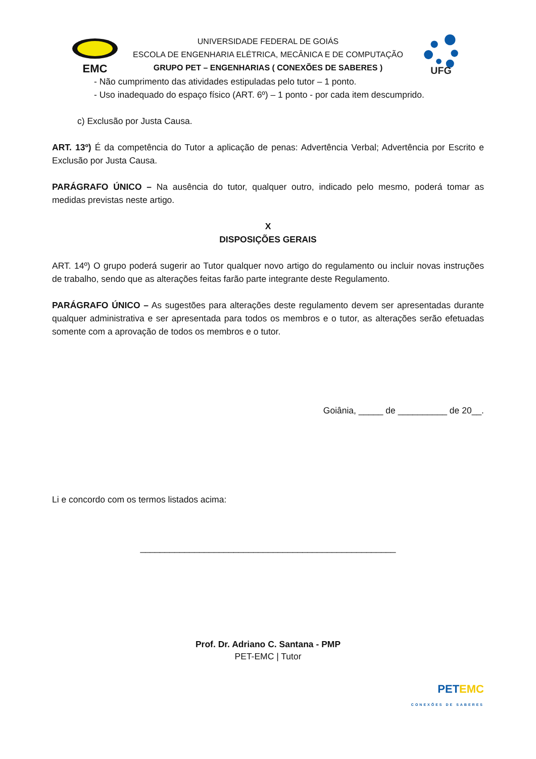EMC
UNIVERSIDADE FEDERAL DE GOIÁS
ESCOLA DE ENGENHARIA ELÉTRICA, MECÂNICA E DE COMPUTAÇÃO
GRUPO PET – ENGENHARIAS ( CONEXÕES DE SABERES )
UFG
- Não cumprimento das atividades estipuladas pelo tutor – 1 ponto.
- Uso inadequado do espaço físico (ART. 6º) – 1 ponto - por cada item descumprido.
c) Exclusão por Justa Causa.
ART. 13º) É da competência do Tutor a aplicação de penas: Advertência Verbal; Advertência por Escrito e Exclusão por Justa Causa.
PARÁGRAFO ÚNICO – Na ausência do tutor, qualquer outro, indicado pelo mesmo, poderá tomar as medidas previstas neste artigo.
X
DISPOSIÇÕES GERAIS
ART. 14º) O grupo poderá sugerir ao Tutor qualquer novo artigo do regulamento ou incluir novas instruções de trabalho, sendo que as alterações feitas farão parte integrante deste Regulamento.
PARÁGRAFO ÚNICO – As sugestões para alterações deste regulamento devem ser apresentadas durante qualquer administrativa e ser apresentada para todos os membros e o tutor, as alterações serão efetuadas somente com a aprovação de todos os membros e o tutor.
Goiânia, _____ de __________ de 20__.
Li e concordo com os termos listados acima:
____________________________________________________
Prof. Dr. Adriano C. Santana - PMP
PET-EMC | Tutor
PET EMC
CONEXÕES DE SABERES